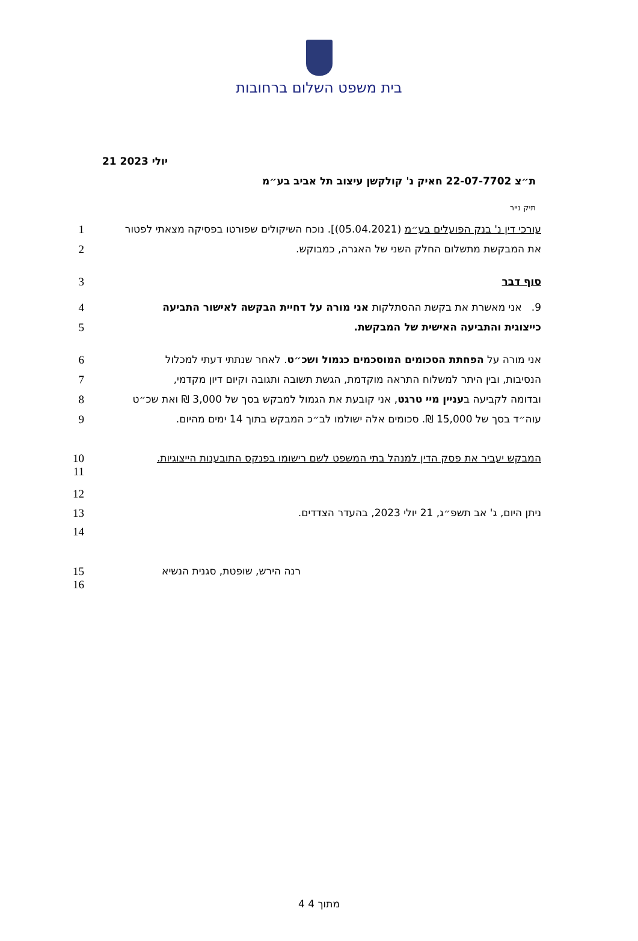בית משפט השלום ברחובות
21 יולי 2023
ת״צ 22-07-7702 חאיק נ' קולקשן עיצוב תל אביב בע״מ
תיק נייר
1 עורכי דין נ' בנק הפועלים בע״מ (05.04.2021)]. נוכח השיקולים שפורטו בפסיקה מצאתי לפטור
2 את המבקשת מתשלום החלק השני של האגרה, כמבוקש.
3 סוף דבר
4 9. אני מאשרת את בקשת ההסתלקות אני מורה על דחיית הבקשה לאישור התביעה
5 כייצוגית והתביעה האישית של המבקשת.
6 אני מורה על הפחתת הסכומים המוסכמים כגמול ושכ״ט. לאחר שנתתי דעתי למכלול
7 הנסיבות, ובין היתר למשלוח התראה מוקדמת, הגשת תשובה ותגובה וקיום דיון מקדמי,
8 ובדומה לקביעה בעניין מיי טרגט, אני קובעת את הגמול למבקש בסך של 3,000 ₪ ואת שכ״ט
9 עוה״ד בסך של 15,000 ₪. סכומים אלה ישולמו לב״כ המבקש בתוך 14 ימים מהיום.
10
11
המבקש יעביר את פסק הדין למנהל בתי המשפט לשם רישומו בפנקס התובענות הייצוגיות.
12
13 ניתן היום, ג' אב תשפ״ג, 21 יולי 2023, בהעדר הצדדים.
14
15
16
רנה הירש, שופטת, סגנית הנשיא
4 מתוך 4